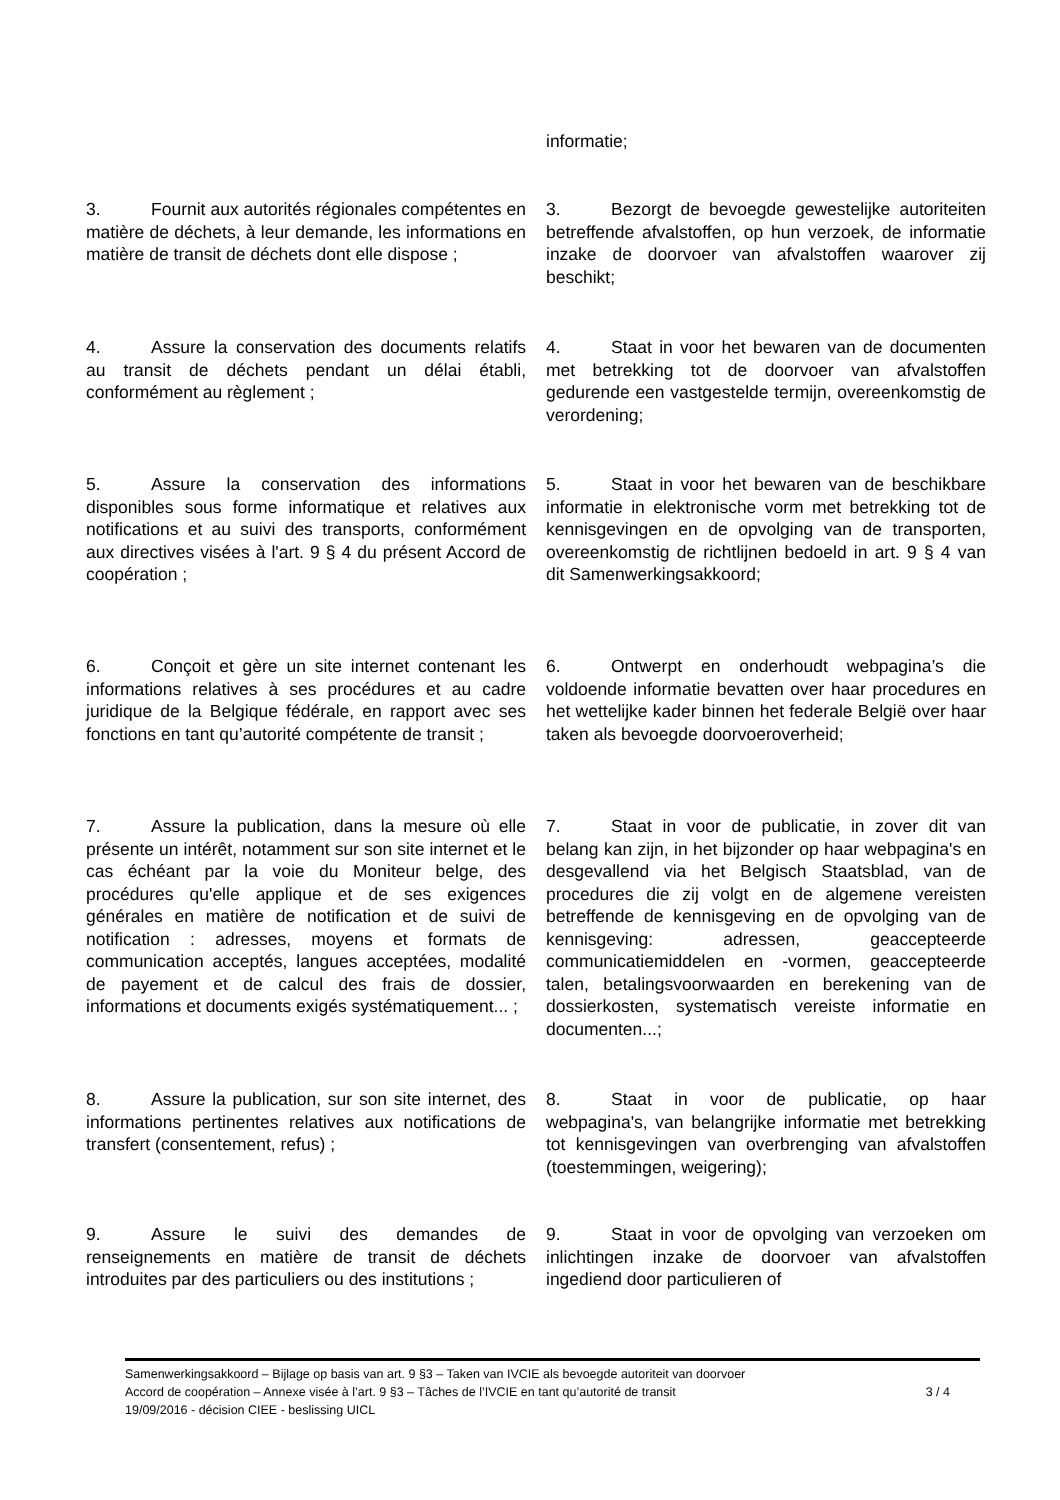informatie;
3. Fournit aux autorités régionales compétentes en matière de déchets, à leur demande, les informations en matière de transit de déchets dont elle dispose ;
3. Bezorgt de bevoegde gewestelijke autoriteiten betreffende afvalstoffen, op hun verzoek, de informatie inzake de doorvoer van afvalstoffen waarover zij beschikt;
4. Assure la conservation des documents relatifs au transit de déchets pendant un délai établi, conformément au règlement ;
4. Staat in voor het bewaren van de documenten met betrekking tot de doorvoer van afvalstoffen gedurende een vastgestelde termijn, overeenkomstig de verordening;
5. Assure la conservation des informations disponibles sous forme informatique et relatives aux notifications et au suivi des transports, conformément aux directives visées à l'art. 9 § 4 du présent Accord de coopération ;
5. Staat in voor het bewaren van de beschikbare informatie in elektronische vorm met betrekking tot de kennisgevingen en de opvolging van de transporten, overeenkomstig de richtlijnen bedoeld in art. 9 § 4 van dit Samenwerkingsakkoord;
6. Conçoit et gère un site internet contenant les informations relatives à ses procédures et au cadre juridique de la Belgique fédérale, en rapport avec ses fonctions en tant qu’autorité compétente de transit ;
6. Ontwerpt en onderhoudt webpagina’s die voldoende informatie bevatten over haar procedures en het wettelijke kader binnen het federale België over haar taken als bevoegde doorvoeroverheid;
7. Assure la publication, dans la mesure où elle présente un intérêt, notamment sur son site internet et le cas échéant par la voie du Moniteur belge, des procédures qu'elle applique et de ses exigences générales en matière de notification et de suivi de notification : adresses, moyens et formats de communication acceptés, langues acceptées, modalité de payement et de calcul des frais de dossier, informations et documents exigés systématiquement... ;
7. Staat in voor de publicatie, in zover dit van belang kan zijn, in het bijzonder op haar webpagina's en desgevallend via het Belgisch Staatsblad, van de procedures die zij volgt en de algemene vereisten betreffende de kennisgeving en de opvolging van de kennisgeving: adressen, geaccepteerde communicatiemiddelen en -vormen, geaccepteerde talen, betalingsvoorwaarden en berekening van de dossierkosten, systematisch vereiste informatie en documenten...;
8. Assure la publication, sur son site internet, des informations pertinentes relatives aux notifications de transfert (consentement, refus) ;
8. Staat in voor de publicatie, op haar webpagina's, van belangrijke informatie met betrekking tot kennisgevingen van overbrenging van afvalstoffen (toestemmingen, weigering);
9. Assure le suivi des demandes de renseignements en matière de transit de déchets introduites par des particuliers ou des institutions ;
9. Staat in voor de opvolging van verzoeken om inlichtingen inzake de doorvoer van afvalstoffen ingediend door particulieren of
Samenwerkingsakkoord – Bijlage op basis van art. 9 §3 – Taken van IVCIE als bevoegde autoriteit van doorvoer
Accord de coopération – Annexe visée à l’art. 9 §3 – Tâches de l’IVCIE en tant qu’autorité de transit 3 / 4
19/09/2016 - décision CIEE - beslissing UICL